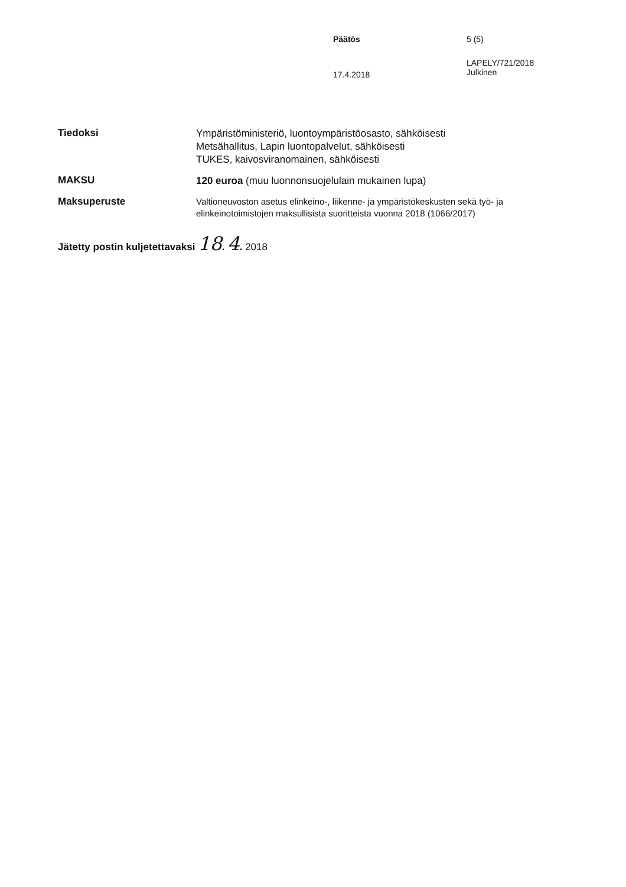Päätös 5 (5)
17.4.2018
LAPELY/721/2018
Julkinen
Tiedoksi
Ympäristöministeriö, luontoympäristöosasto, sähköisesti
Metsähallitus, Lapin luontopalvelut, sähköisesti
TUKES, kaivosviranomainen, sähköisesti
MAKSU
120 euroa (muu luonnonsuojelulain mukainen lupa)
Maksuperuste
Valtioneuvoston asetus elinkeino-, liikenne- ja ympäristökeskusten sekä työ- ja elinkeinotoimistojen maksullisista suoritteista vuonna 2018 (1066/2017)
Jätetty postin kuljetettavaksi 18. 4. 2018